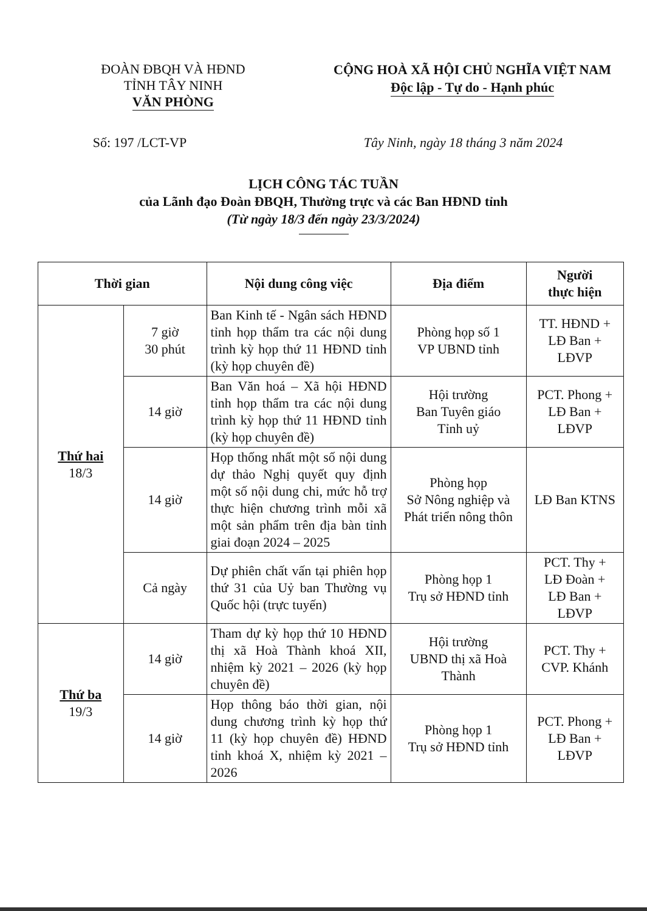ĐOÀN ĐBQH VÀ HĐND
TỈNH TÂY NINH
VĂN PHÒNG
CỘNG HOÀ XÃ HỘI CHỦ NGHĨA VIỆT NAM
Độc lập - Tự do - Hạnh phúc
Số: 197 /LCT-VP Tây Ninh, ngày 18 tháng 3 năm 2024
LỊCH CÔNG TÁC TUẦN
của Lãnh đạo Đoàn ĐBQH, Thường trực và các Ban HĐND tỉnh
(Từ ngày 18/3 đến ngày 23/3/2024)
| Thời gian | | Nội dung công việc | Địa điểm | Người thực hiện |
| --- | --- | --- | --- | --- |
| Thứ hai 18/3 | 7 giờ 30 phút | Ban Kinh tế - Ngân sách HĐND tỉnh họp thẩm tra các nội dung trình kỳ họp thứ 11 HĐND tỉnh (kỳ họp chuyên đề) | Phòng họp số 1 VP UBND tỉnh | TT. HĐND + LĐ Ban + LĐVP |
| | 14 giờ | Ban Văn hoá – Xã hội HĐND tỉnh họp thẩm tra các nội dung trình kỳ họp thứ 11 HĐND tỉnh (kỳ họp chuyên đề) | Hội trường Ban Tuyên giáo Tỉnh uỷ | PCT. Phong + LĐ Ban + LĐVP |
| | 14 giờ | Họp thống nhất một số nội dung dự thảo Nghị quyết quy định một số nội dung chi, mức hỗ trợ thực hiện chương trình mỗi xã một sản phẩm trên địa bàn tỉnh giai đoạn 2024 – 2025 | Phòng họp Sở Nông nghiệp và Phát triển nông thôn | LĐ Ban KTNS |
| | Cả ngày | Dự phiên chất vấn tại phiên họp thứ 31 của Uỷ ban Thường vụ Quốc hội (trực tuyến) | Phòng họp 1 Trụ sở HĐND tỉnh | PCT. Thy + LĐ Đoàn + LĐ Ban + LĐVP |
| Thứ ba 19/3 | 14 giờ | Tham dự kỳ họp thứ 10 HĐND thị xã Hoà Thành khoá XII, nhiệm kỳ 2021 – 2026 (kỳ họp chuyên đề) | Hội trường UBND thị xã Hoà Thành | PCT. Thy + CVP. Khánh |
| | 14 giờ | Họp thông báo thời gian, nội dung chương trình kỳ họp thứ 11 (kỳ họp chuyên đề) HĐND tỉnh khoá X, nhiệm kỳ 2021 – 2026 | Phòng họp 1 Trụ sở HĐND tỉnh | PCT. Phong + LĐ Ban + LĐVP |